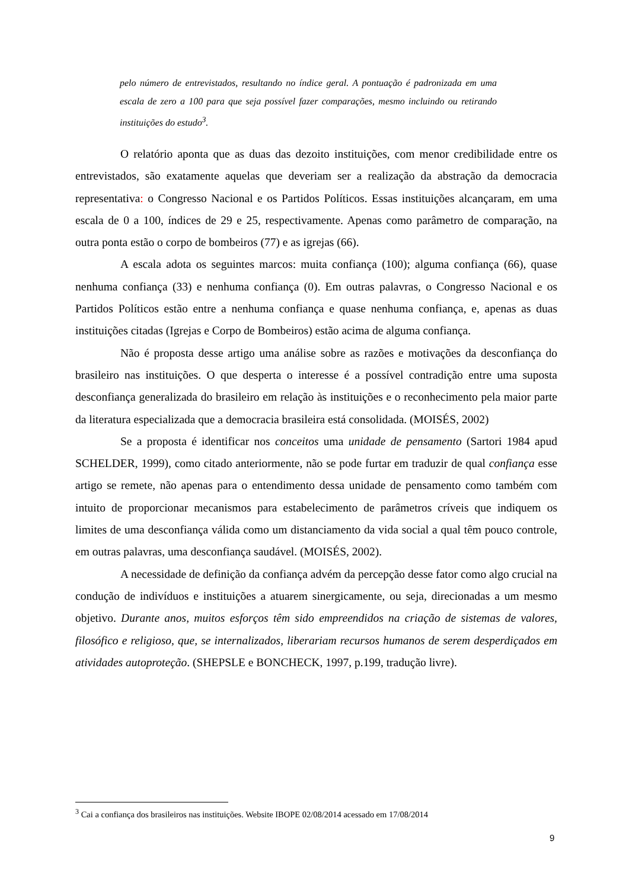pelo número de entrevistados, resultando no índice geral. A pontuação é padronizada em uma escala de zero a 100 para que seja possível fazer comparações, mesmo incluindo ou retirando instituições do estudo<sup>3</sup>.
O relatório aponta que as duas das dezoito instituições, com menor credibilidade entre os entrevistados, são exatamente aquelas que deveriam ser a realização da abstração da democracia representativa: o Congresso Nacional e os Partidos Políticos. Essas instituições alcançaram, em uma escala de 0 a 100, índices de 29 e 25, respectivamente. Apenas como parâmetro de comparação, na outra ponta estão o corpo de bombeiros (77) e as igrejas (66).
A escala adota os seguintes marcos: muita confiança (100); alguma confiança (66), quase nenhuma confiança (33) e nenhuma confiança (0). Em outras palavras, o Congresso Nacional e os Partidos Políticos estão entre a nenhuma confiança e quase nenhuma confiança, e, apenas as duas instituições citadas (Igrejas e Corpo de Bombeiros) estão acima de alguma confiança.
Não é proposta desse artigo uma análise sobre as razões e motivações da desconfiança do brasileiro nas instituições. O que desperta o interesse é a possível contradição entre uma suposta desconfiança generalizada do brasileiro em relação às instituições e o reconhecimento pela maior parte da literatura especializada que a democracia brasileira está consolidada. (MOISÉS, 2002)
Se a proposta é identificar nos conceitos uma unidade de pensamento (Sartori 1984 apud SCHELDER, 1999), como citado anteriormente, não se pode furtar em traduzir de qual confiança esse artigo se remete, não apenas para o entendimento dessa unidade de pensamento como também com intuito de proporcionar mecanismos para estabelecimento de parâmetros críveis que indiquem os limites de uma desconfiança válida como um distanciamento da vida social a qual têm pouco controle, em outras palavras, uma desconfiança saudável. (MOISÉS, 2002).
A necessidade de definição da confiança advém da percepção desse fator como algo crucial na condução de indivíduos e instituições a atuarem sinergicamente, ou seja, direcionadas a um mesmo objetivo. Durante anos, muitos esforços têm sido empreendidos na criação de sistemas de valores, filosófico e religioso, que, se internalizados, liberariam recursos humanos de serem desperdiçados em atividades autoproteção. (SHEPSLE e BONCHECK, 1997, p.199, tradução livre).
<sup>3</sup> Cai a confiança dos brasileiros nas instituições. Website IBOPE 02/08/2014 acessado em 17/08/2014
9